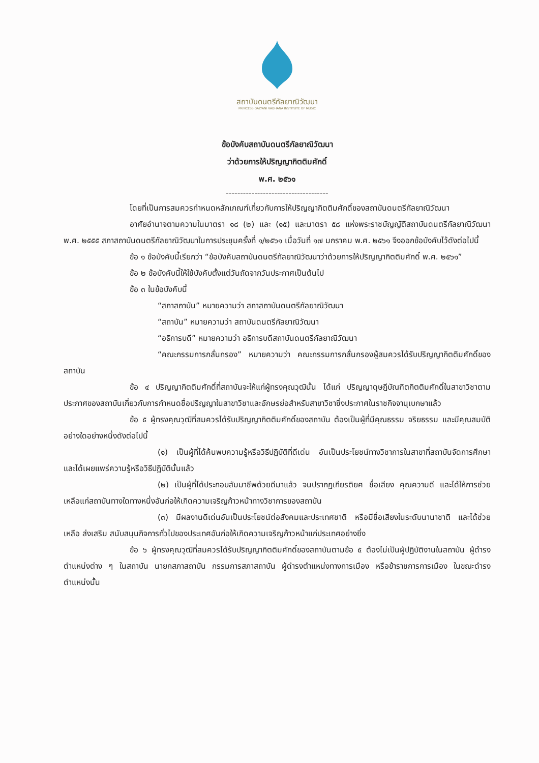สถาบันดนตรีกัลยาณิวัฒนา
PRINCESS GALYANI VADHANA INSTITUTE OF MUSIC
ข้อบังคับสถาบันดนตรีกัลยาณิวัฒนา
ว่าด้วยการให้ปริญญากิตติมศักดิ์
พ.ศ. ๒๕๖๑
------------------------------------
โดยที่เป็นการสมควรกำหนดหลักเกณฑ์เกี่ยวกับการให้ปริญญากิตติมศักดิ์ของสถาบันดนตรีกัลยาณิวัฒนา
อาศัยอำนาจตามความในมาตรา ๑๘ (๒) และ (๑๕) และมาตรา ๕๘ แห่งพระราชบัญญัติสถาบันดนตรีกัลยาณิวัฒนา พ.ศ. ๒๕๕๕ สภาสถาบันดนตรีกัลยาณิวัฒนาในการประชุมครั้งที่ ๑/๒๕๖๑ เมื่อวันที่ ๑๗ มกราคม พ.ศ. ๒๕๖๑ จึงออกข้อบังคับไว้ดังต่อไปนี้
ข้อ ๑ ข้อบังคับนี้เรียกว่า “ข้อบังคับสถาบันดนตรีกัลยาณิวัฒนาว่าด้วยการให้ปริญญากิตติมศักดิ์ พ.ศ. ๒๕๖๑”
ข้อ ๒ ข้อบังคับนี้ให้ใช้บังคับตั้งแต่วันถัดจากวันประกาศเป็นต้นไป
ข้อ ๓ ในข้อบังคับนี้
“สภาสถาบัน” หมายความว่า สภาสถาบันดนตรีกัลยาณิวัฒนา
“สถาบัน” หมายความว่า สถาบันดนตรีกัลยาณิวัฒนา
“อธิการบดี” หมายความว่า อธิการบดีสถาบันดนตรีกัลยาณิวัฒนา
“คณะกรรมการกลั่นกรอง” หมายความว่า คณะกรรมการกลั่นกรองผู้สมควรได้รับปริญญากิตติมศักดิ์ของสถาบัน
ข้อ ๔ ปริญญากิตติมศักดิ์ที่สถาบันจะให้แก่ผู้ทรงคุณวุฒินั้น ได้แก่ ปริญญาดุษฎีบัณฑิตกิตติมศักดิ์ในสาขาวิชาตามประกาศของสถาบันเกี่ยวกับการกำหนดชื่อปริญญาในสาขาวิชาและอักษรย่อสำหรับสาขาวิชาซึ่งประกาศในราชกิจจานุเบกษาแล้ว
ข้อ ๕ ผู้ทรงคุณวุฒิที่สมควรได้รับปริญญากิตติมศักดิ์ของสถาบัน ต้องเป็นผู้ที่มีคุณธรรม จริยธรรม และมีคุณสมบัติอย่างใดอย่างหนึ่งดังต่อไปนี้
(๑) เป็นผู้ที่ได้ค้นพบความรู้หรือวิธีปฏิบัติที่ดีเด่น อันเป็นประโยชน์ทางวิชาการในสาขาที่สถาบันจัดการศึกษา และได้เผยแพร่ความรู้หรือวิธีปฏิบัตินั้นแล้ว
(๒) เป็นผู้ที่ได้ประกอบสัมมาชีพด้วยดีมาแล้ว จนปรากฏเกียรติยศ ชื่อเสียง คุณความดี และได้ให้การช่วยเหลือแก่สถาบันทางใดทางหนึ่งอันก่อให้เกิดความเจริญก้าวหน้าทางวิชาการของสถาบัน
(๓) มีผลงานดีเด่นอันเป็นประโยชน์ต่อสังคมและประเทศชาติ หรือมีชื่อเสียงในระดับนานาชาติ และได้ช่วยเหลือ ส่งเสริม สนับสนุนกิจการทั่วไปของประเทศอันก่อให้เกิดความเจริญก้าวหน้าแก่ประเทศอย่างยิ่ง
ข้อ ๖ ผู้ทรงคุณวุฒิที่สมควรได้รับปริญญากิตติมศักดิ์ของสถาบันตามข้อ ๕ ต้องไม่เป็นผู้ปฏิบัติงานในสถาบัน ผู้ดำรงตำแหน่งต่าง ๆ ในสถาบัน นายกสภาสถาบัน กรรมการสภาสถาบัน ผู้ดำรงตำแหน่งทางการเมือง หรือข้าราชการการเมือง ในขณะดำรงตำแหน่งนั้น